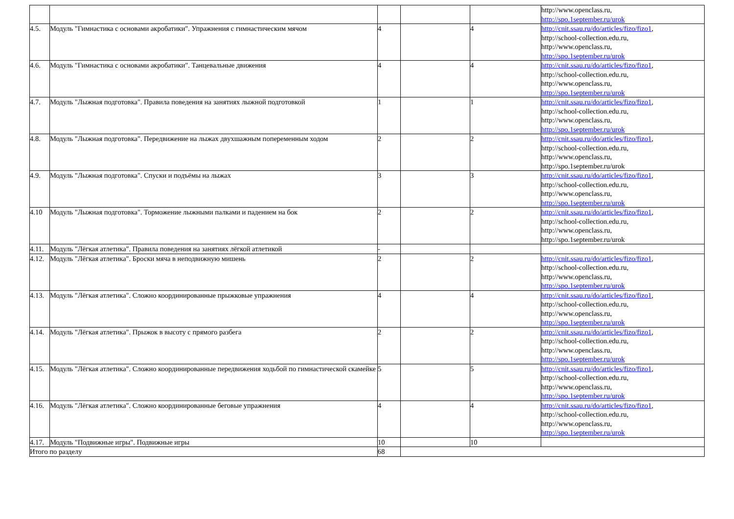| | | | | | http://www.openclass.ru, http://spo.1september.ru/urok |
| 4.5. | Модуль "Гимнастика с основами акробатики". Упражнения с гимнастическим мячом | 4 | | 4 | http://cnit.ssau.ru/do/articles/fizo/fizo1 , http://school-collection.edu.ru, http://www.openclass.ru, http://spo.1september.ru/urok |
| 4.6. | Модуль "Гимнастика с основами акробатики". Танцевальные движения | 4 | | 4 | http://cnit.ssau.ru/do/articles/fizo/fizo1 , http://school-collection.edu.ru, http://www.openclass.ru, http://spo.1september.ru/urok |
| 4.7. | Модуль "Лыжная подготовка". Правила поведения на занятиях лыжной подготовкой | 1 | | 1 | http://cnit.ssau.ru/do/articles/fizo/fizo1 , http://school-collection.edu.ru, http://www.openclass.ru, http://spo.1september.ru/urok |
| 4.8. | Модуль "Лыжная подготовка". Передвижение на лыжах двухшажным попеременным ходом | 2 | | 2 | http://cnit.ssau.ru/do/articles/fizo/fizo1 , http://school-collection.edu.ru, http://www.openclass.ru, http://spo.1september.ru/urok |
| 4.9. | Модуль "Лыжная подготовка". Спуски и подъёмы на лыжах | 3 | | 3 | http://cnit.ssau.ru/do/articles/fizo/fizo1 , http://school-collection.edu.ru, http://www.openclass.ru, http://spo.1september.ru/urok |
| 4.10 | Модуль "Лыжная подготовка". Торможение лыжными палками и падением на бок | 2 | | 2 | http://cnit.ssau.ru/do/articles/fizo/fizo1 , http://school-collection.edu.ru, http://www.openclass.ru, http://spo.1september.ru/urok |
| 4.11. | Модуль "Лёгкая атлетика". Правила поведения на занятиях лёгкой атлетикой | - | | | |
| 4.12. | Модуль "Лёгкая атлетика". Броски мяча в неподвижную мишень | 2 | | 2 | http://cnit.ssau.ru/do/articles/fizo/fizo1 , http://school-collection.edu.ru, http://www.openclass.ru, http://spo.1september.ru/urok |
| 4.13. | Модуль "Лёгкая атлетика". Сложно координированные прыжковые упражнения | 4 | | 4 | http://cnit.ssau.ru/do/articles/fizo/fizo1 , http://school-collection.edu.ru, http://www.openclass.ru, http://spo.1september.ru/urok |
| 4.14. | Модуль "Лёгкая атлетика". Прыжок в высоту с прямого разбега | 2 | | 2 | http://cnit.ssau.ru/do/articles/fizo/fizo1 , http://school-collection.edu.ru, http://www.openclass.ru, http://spo.1september.ru/urok |
| 4.15. | Модуль "Лёгкая атлетика". Сложно координированные передвижения ходьбой по гимнастической скамейке | 5 | | 5 | http://cnit.ssau.ru/do/articles/fizo/fizo1 , http://school-collection.edu.ru, http://www.openclass.ru, http://spo.1september.ru/urok |
| 4.16. | Модуль "Лёгкая атлетика". Сложно координированные беговые упражнения | 4 | | 4 | http://cnit.ssau.ru/do/articles/fizo/fizo1 , http://school-collection.edu.ru, http://www.openclass.ru, http://spo.1september.ru/urok |
| 4.17. | Модуль "Подвижные игры". Подвижные игры | 10 | | 10 | |
| Итого по разделу | | 68 | | | |